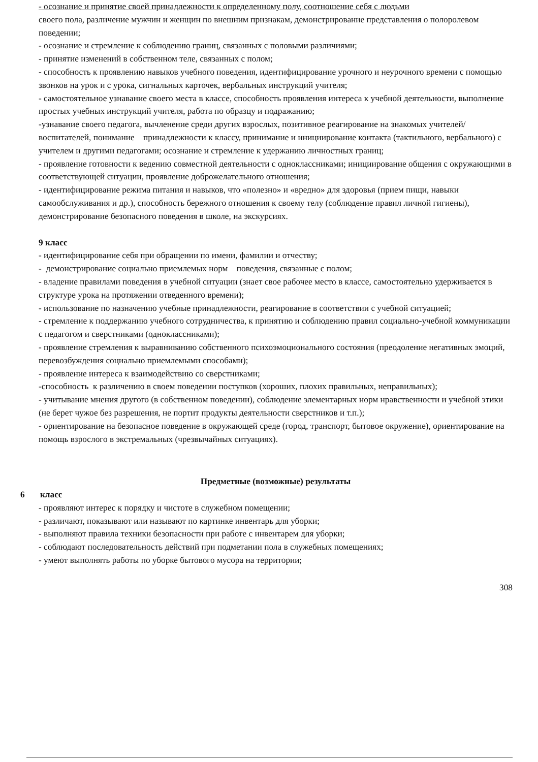- осознание и принятие своей принадлежности к определенному полу, соотношение себя с людьми
своего пола, различение мужчин и женщин по внешним признакам, демонстрирование представления о полоролевом поведении;
- осознание и стремление к соблюдению границ, связанных с половыми различиями;
- принятие изменений в собственном теле, связанных с полом;
- способность к проявлению навыков учебного поведения, идентифицирование урочного и неурочного времени с помощью звонков на урок и с урока, сигнальных карточек, вербальных инструкций учителя;
- самостоятельное узнавание своего места в классе, способность проявления интереса к учебной деятельности, выполнение простых учебных инструкций учителя, работа по образцу и подражанию;
-узнавание своего педагога, вычленение среди других взрослых, позитивное реагирование на знакомых учителей/воспитателей, понимание принадлежности к классу, принимание и инициирование контакта (тактильного, вербального) с учителем и другими педагогами; осознание и стремление к удержанию личностных границ;
- проявление готовности к ведению совместной деятельности с одноклассниками; инициирование общения с окружающими в соответствующей ситуации, проявление доброжелательного отношения;
- идентифицирование режима питания и навыков, что «полезно» и «вредно» для здоровья (прием пищи, навыки самообслуживания и др.), способность бережного отношения к своему телу (соблюдение правил личной гигиены), демонстрирование безопасного поведения в школе, на экскурсиях.
9 класс
- идентифицирование себя при обращении по имени, фамилии и отчеству;
- демонстрирование социально приемлемых норм поведения, связанные с полом;
- владение правилами поведения в учебной ситуации (знает свое рабочее место в классе, самостоятельно удерживается в структуре урока на протяжении отведенного времени);
- использование по назначению учебные принадлежности, реагирование в соответствии с учебной ситуацией;
- стремление к поддержанию учебного сотрудничества, к принятию и соблюдению правил социально-учебной коммуникации с педагогом и сверстниками (одноклассниками);
- проявление стремления к выравниванию собственного психоэмоционального состояния (преодоление негативных эмоций, перевозбуждения социально приемлемыми способами);
- проявление интереса к взаимодействию со сверстниками;
-способность к различению в своем поведении поступков (хороших, плохих правильных, неправильных);
- учитывание мнения другого (в собственном поведении), соблюдение элементарных норм нравственности и учебной этики (не берет чужое без разрешения, не портит продукты деятельности сверстников и т.п.);
- ориентирование на безопасное поведение в окружающей среде (город, транспорт, бытовое окружение), ориентирование на помощь взрослого в экстремальных (чрезвычайных ситуациях).
Предметные (возможные) результаты
6 класс
- проявляют интерес к порядку и чистоте в служебном помещении;
- различают, показывают или называют по картинке инвентарь для уборки;
- выполняют правила техники безопасности при работе с инвентарем для уборки;
- соблюдают последовательность действий при подметании пола в служебных помещениях;
- умеют выполнять работы по уборке бытового мусора на территории;
308